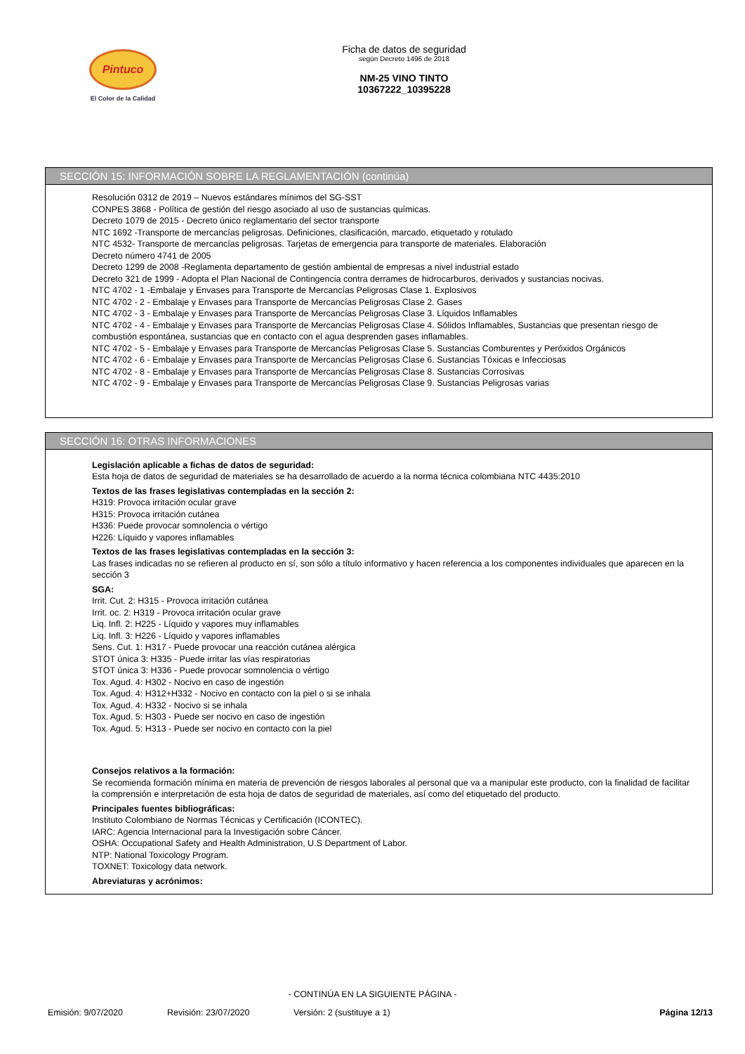Pintuco
El Color de la Calidad
Ficha de datos de seguridad
según Decreto 1496 de 2018
NM-25 VINO TINTO
10367222_10395228
SECCIÓN 15: INFORMACIÓN SOBRE LA REGLAMENTACIÓN (continúa)
Resolución 0312 de 2019 – Nuevos estándares mínimos del SG-SST
CONPES 3868 - Política de gestión del riesgo asociado al uso de sustancias químicas.
Decreto 1079 de 2015 - Decreto único reglamentario del sector transporte
NTC 1692 -Transporte de mercancías peligrosas. Definiciones, clasificación, marcado, etiquetado y rotulado
NTC 4532- Transporte de mercancías peligrosas. Tarjetas de emergencia para transporte de materiales. Elaboración
Decreto número 4741 de 2005
Decreto 1299 de 2008 -Reglamenta departamento de gestión ambiental de empresas a nivel industrial estado
Decreto 321 de 1999 - Adopta el Plan Nacional de Contingencia contra derrames de hidrocarburos, derivados y sustancias nocivas.
NTC 4702 - 1 -Embalaje y Envases para Transporte de Mercancías Peligrosas Clase 1. Explosivos
NTC 4702 - 2 - Embalaje y Envases para Transporte de Mercancías Peligrosas Clase 2. Gases
NTC 4702 - 3 - Embalaje y Envases para Transporte de Mercancías Peligrosas Clase 3. Líquidos Inflamables
NTC 4702 - 4 - Embalaje y Envases para Transporte de Mercancías Peligrosas Clase 4. Sólidos Inflamables, Sustancias que presentan riesgo de combustión espontánea, sustancias que en contacto con el agua desprenden gases inflamables.
NTC 4702 - 5 - Embalaje y Envases para Transporte de Mercancías Peligrosas Clase 5. Sustancias Comburentes y Peróxidos Orgánicos
NTC 4702 - 6 - Embalaje y Envases para Transporte de Mercancías Peligrosas Clase 6. Sustancias Tóxicas e Infecciosas
NTC 4702 - 8 - Embalaje y Envases para Transporte de Mercancías Peligrosas Clase 8. Sustancias Corrosivas
NTC 4702 - 9 - Embalaje y Envases para Transporte de Mercancías Peligrosas Clase 9. Sustancias Peligrosas varias
SECCIÓN 16: OTRAS INFORMACIONES
Legislación aplicable a fichas de datos de seguridad:
Esta hoja de datos de seguridad de materiales se ha desarrollado de acuerdo a la norma técnica colombiana NTC 4435:2010
Textos de las frases legislativas contempladas en la sección 2:
H319: Provoca irritación ocular grave
H315: Provoca irritación cutánea
H336: Puede provocar somnolencia o vértigo
H226: Líquido y vapores inflamables
Textos de las frases legislativas contempladas en la sección 3:
Las frases indicadas no se refieren al producto en sí, son sólo a título informativo y hacen referencia a los componentes individuales que aparecen en la sección 3
SGA:
Irrit. Cut. 2: H315 - Provoca irritación cutánea
Irrit. oc. 2: H319 - Provoca irritación ocular grave
Liq. Infl. 2: H225 - Líquido y vapores muy inflamables
Liq. Infl. 3: H226 - Líquido y vapores inflamables
Sens. Cut. 1: H317 - Puede provocar una reacción cutánea alérgica
STOT única 3: H335 - Puede irritar las vías respiratorias
STOT única 3: H336 - Puede provocar somnolencia o vértigo
Tox. Agud. 4: H302 - Nocivo en caso de ingestión
Tox. Agud. 4: H312+H332 - Nocivo en contacto con la piel o si se inhala
Tox. Agud. 4: H332 - Nocivo si se inhala
Tox. Agud. 5: H303 - Puede ser nocivo en caso de ingestión
Tox. Agud. 5: H313 - Puede ser nocivo en contacto con la piel
Consejos relativos a la formación:
Se recomienda formación mínima en materia de prevención de riesgos laborales al personal que va a manipular este producto, con la finalidad de facilitar la comprensión e interpretación de esta hoja de datos de seguridad de materiales, así como del etiquetado del producto.
Principales fuentes bibliográficas:
Instituto Colombiano de Normas Técnicas y Certificación (ICONTEC).
IARC: Agencia Internacional para la Investigación sobre Cáncer.
OSHA: Occupational Safety and Health Administration, U.S Department of Labor.
NTP: National Toxicology Program.
TOXNET: Toxicology data network.
Abreviaturas y acrónimos:
- CONTINÚA EN LA SIGUIENTE PÁGINA -
Emisión: 9/07/2020 Revisión: 23/07/2020 Versión: 2 (sustituye a 1) Página 12/13